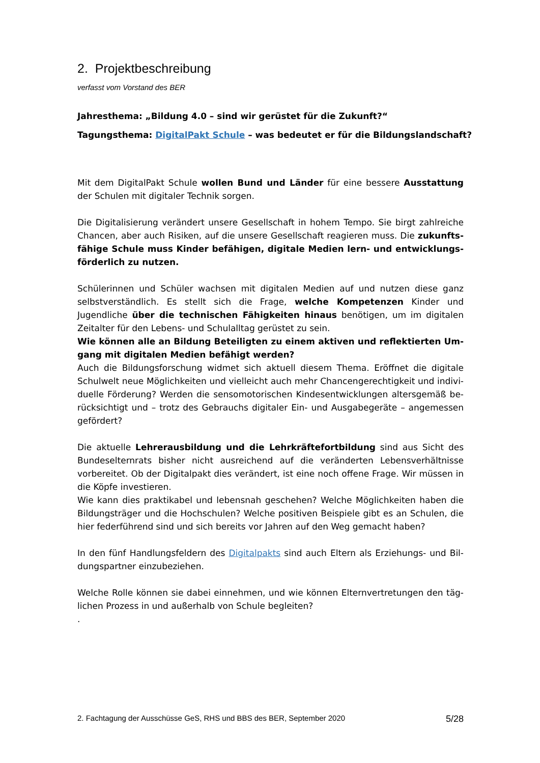2. Projektbeschreibung
verfasst vom Vorstand des BER
Jahresthema: „Bildung 4.0 – sind wir gerüstet für die Zukunft?“
Tagungsthema: DigitalPakt Schule – was bedeutet er für die Bildungslandschaft?
Mit dem DigitalPakt Schule wollen Bund und Länder für eine bessere Ausstattung der Schulen mit digitaler Technik sorgen.
Die Digitalisierung verändert unsere Gesellschaft in hohem Tempo. Sie birgt zahlreiche Chancen, aber auch Risiken, auf die unsere Gesellschaft reagieren muss. Die zukunfts­fähige Schule muss Kinder befähigen, digitale Medien lern- und entwicklungs­förderlich zu nutzen.
Schülerinnen und Schüler wachsen mit digitalen Medien auf und nutzen diese ganz selbst­verständlich. Es stellt sich die Frage, welche Kompetenzen Kinder und Jugendliche über die technischen Fähigkeiten hinaus benötigen, um im digitalen Zeitalter für den Lebens- und Schulalltag gerüstet zu sein.
Wie können alle an Bildung Beteiligten zu einem aktiven und reflektierten Um­gang mit digitalen Medien befähigt werden?
Auch die Bildungsforschung widmet sich aktuell diesem Thema. Eröffnet die digitale Schulwelt neue Möglichkeiten und vielleicht auch mehr Chancengerechtigkeit und indivi­duelle Förderung? Werden die sensomotorischen Kindesentwicklungen altersgemäß be­rücksichtigt und – trotz des Gebrauchs digitaler Ein- und Ausgabegeräte – angemessen gefördert?
Die aktuelle Lehrerausbildung und die Lehrkräftefortbildung sind aus Sicht des Bun­deselternrats bisher nicht ausreichend auf die veränderten Lebensverhältnisse vorberei­tet. Ob der Digitalpakt dies verändert, ist eine noch offene Frage. Wir müssen in die Köpfe investieren.
Wie kann dies praktikabel und lebensnah geschehen? Welche Möglichkeiten haben die Bildungsträger und die Hochschulen? Welche positiven Beispiele gibt es an Schulen, die hier federführend sind und sich bereits vor Jahren auf den Weg gemacht haben?
In den fünf Handlungsfeldern des Digitalpakts sind auch Eltern als Erziehungs- und Bil­dungspartner einzubeziehen.
Welche Rolle können sie dabei einnehmen, und wie können Elternvertretungen den täg­lichen Prozess in und außerhalb von Schule begleiten?
.
2. Fachtagung der Ausschüsse GeS, RHS und BBS des BER, September 2020 5/28